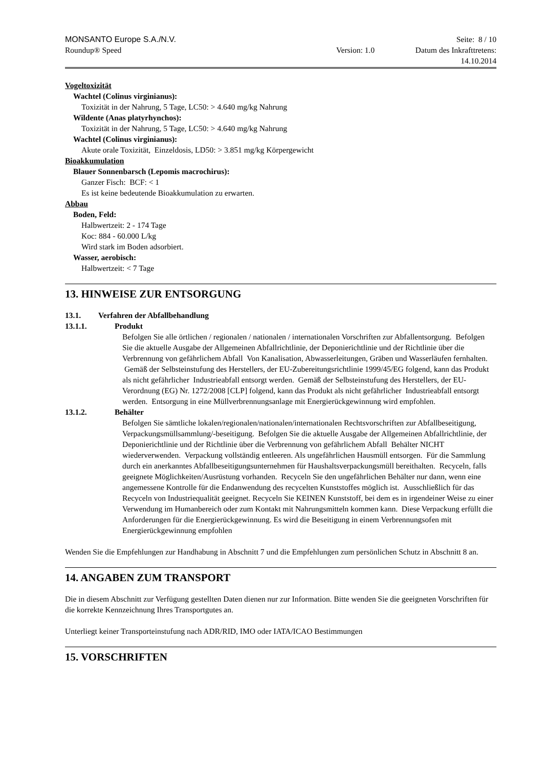MONSANTO Europe S.A./N.V. Seite: 8 / 10
Roundup® Speed Version: 1.0 Datum des Inkrafttretens:
14.10.2014
Vogeltoxizität
Wachtel (Colinus virginianus):
Toxizität in der Nahrung, 5 Tage, LC50: > 4.640 mg/kg Nahrung
Wildente (Anas platyrhynchos):
Toxizität in der Nahrung, 5 Tage, LC50: > 4.640 mg/kg Nahrung
Wachtel (Colinus virginianus):
Akute orale Toxizität, Einzeldosis, LD50: > 3.851 mg/kg Körpergewicht
Bioakkumulation
Blauer Sonnenbarsch (Lepomis macrochirus):
Ganzer Fisch: BCF: < 1
Es ist keine bedeutende Bioakkumulation zu erwarten.
Abbau
Boden, Feld:
Halbwertzeit: 2 - 174 Tage
Koc: 884 - 60.000 L/kg
Wird stark im Boden adsorbiert.
Wasser, aerobisch:
Halbwertzeit: < 7 Tage
13. HINWEISE ZUR ENTSORGUNG
13.1. Verfahren der Abfallbehandlung
13.1.1. Produkt
Befolgen Sie alle örtlichen / regionalen / nationalen / internationalen Vorschriften zur Abfallentsorgung. Befolgen Sie die aktuelle Ausgabe der Allgemeinen Abfallrichtlinie, der Deponierichtlinie und der Richtlinie über die Verbrennung von gefährlichem Abfall Von Kanalisation, Abwasserleitungen, Gräben und Wasserläufen fernhalten. Gemäß der Selbsteinstufung des Herstellers, der EU-Zubereitungsrichtlinie 1999/45/EG folgend, kann das Produkt als nicht gefährlicher Industrieabfall entsorgt werden. Gemäß der Selbsteinstufung des Herstellers, der EU- Verordnung (EG) Nr. 1272/2008 [CLP] folgend, kann das Produkt als nicht gefährlicher Industrieabfall entsorgt werden. Entsorgung in eine Müllverbrennungsanlage mit Energierückgewinnung wird empfohlen.
13.1.2. Behälter
Befolgen Sie sämtliche lokalen/regionalen/nationalen/internationalen Rechtsvorschriften zur Abfallbeseitigung, Verpackungsmüllsammlung/-beseitigung. Befolgen Sie die aktuelle Ausgabe der Allgemeinen Abfallrichtlinie, der Deponierichtlinie und der Richtlinie über die Verbrennung von gefährlichem Abfall Behälter NICHT wiederverwenden. Verpackung vollständig entleeren. Als ungefährlichen Hausmüll entsorgen. Für die Sammlung durch ein anerkanntes Abfallbeseitigungsunternehmen für Haushaltsverpackungsmüll bereithalten. Recyceln, falls geeignete Möglichkeiten/Ausrüstung vorhanden. Recyceln Sie den ungefährlichen Behälter nur dann, wenn eine angemessene Kontrolle für die Endanwendung des recycelten Kunststoffes möglich ist. Ausschließlich für das Recyceln von Industriequalität geeignet. Recyceln Sie KEINEN Kunststoff, bei dem es in irgendeiner Weise zu einer Verwendung im Humanbereich oder zum Kontakt mit Nahrungsmitteln kommen kann. Diese Verpackung erfüllt die Anforderungen für die Energierückgewinnung. Es wird die Beseitigung in einem Verbrennungsofen mit Energierückgewinnung empfohlen
Wenden Sie die Empfehlungen zur Handhabung in Abschnitt 7 und die Empfehlungen zum persönlichen Schutz in Abschnitt 8 an.
14. ANGABEN ZUM TRANSPORT
Die in diesem Abschnitt zur Verfügung gestellten Daten dienen nur zur Information. Bitte wenden Sie die geeigneten Vorschriften für die korrekte Kennzeichnung Ihres Transportgutes an.
Unterliegt keiner Transporteinstufung nach ADR/RID, IMO oder IATA/ICAO Bestimmungen
15. VORSCHRIFTEN